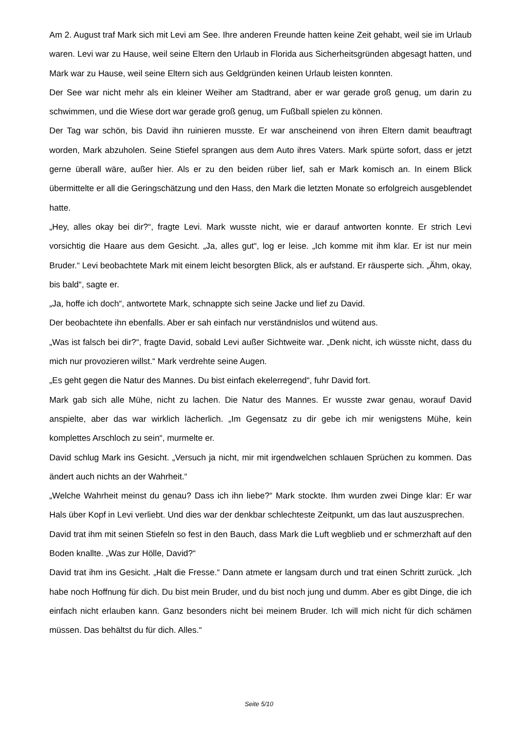Am 2. August traf Mark sich mit Levi am See. Ihre anderen Freunde hatten keine Zeit gehabt, weil sie im Urlaub waren. Levi war zu Hause, weil seine Eltern den Urlaub in Florida aus Sicherheitsgründen abgesagt hatten, und Mark war zu Hause, weil seine Eltern sich aus Geldgründen keinen Urlaub leisten konnten.
Der See war nicht mehr als ein kleiner Weiher am Stadtrand, aber er war gerade groß genug, um darin zu schwimmen, und die Wiese dort war gerade groß genug, um Fußball spielen zu können.
Der Tag war schön, bis David ihn ruinieren musste. Er war anscheinend von ihren Eltern damit beauftragt worden, Mark abzuholen. Seine Stiefel sprangen aus dem Auto ihres Vaters. Mark spürte sofort, dass er jetzt gerne überall wäre, außer hier. Als er zu den beiden rüber lief, sah er Mark komisch an. In einem Blick übermittelte er all die Geringschätzung und den Hass, den Mark die letzten Monate so erfolgreich ausgeblendet hatte.
„Hey, alles okay bei dir?“, fragte Levi. Mark wusste nicht, wie er darauf antworten konnte. Er strich Levi vorsichtig die Haare aus dem Gesicht. „Ja, alles gut“, log er leise. „Ich komme mit ihm klar. Er ist nur mein Bruder.“ Levi beobachtete Mark mit einem leicht besorgten Blick, als er aufstand. Er räusperte sich. „Ähm, okay, bis bald“, sagte er.
„Ja, hoffe ich doch“, antwortete Mark, schnappte sich seine Jacke und lief zu David.
Der beobachtete ihn ebenfalls. Aber er sah einfach nur verständnislos und wütend aus.
„Was ist falsch bei dir?“, fragte David, sobald Levi außer Sichtweite war. „Denk nicht, ich wüsste nicht, dass du mich nur provozieren willst.“ Mark verdrehte seine Augen.
„Es geht gegen die Natur des Mannes. Du bist einfach ekelerregend“, fuhr David fort.
Mark gab sich alle Mühe, nicht zu lachen. Die Natur des Mannes. Er wusste zwar genau, worauf David anspielte, aber das war wirklich lächerlich. „Im Gegensatz zu dir gebe ich mir wenigstens Mühe, kein komplettes Arschloch zu sein“, murmelte er.
David schlug Mark ins Gesicht. „Versuch ja nicht, mir mit irgendwelchen schlauen Sprüchen zu kommen. Das ändert auch nichts an der Wahrheit.“
„Welche Wahrheit meinst du genau? Dass ich ihn liebe?“ Mark stockte. Ihm wurden zwei Dinge klar: Er war Hals über Kopf in Levi verliebt. Und dies war der denkbar schlechteste Zeitpunkt, um das laut auszusprechen.
David trat ihm mit seinen Stiefeln so fest in den Bauch, dass Mark die Luft wegblieb und er schmerzhaft auf den Boden knallte. „Was zur Hölle, David?“
David trat ihm ins Gesicht. „Halt die Fresse.“ Dann atmete er langsam durch und trat einen Schritt zurück. „Ich habe noch Hoffnung für dich. Du bist mein Bruder, und du bist noch jung und dumm. Aber es gibt Dinge, die ich einfach nicht erlauben kann. Ganz besonders nicht bei meinem Bruder. Ich will mich nicht für dich schämen müssen. Das behältst du für dich. Alles.“
Seite 5/10